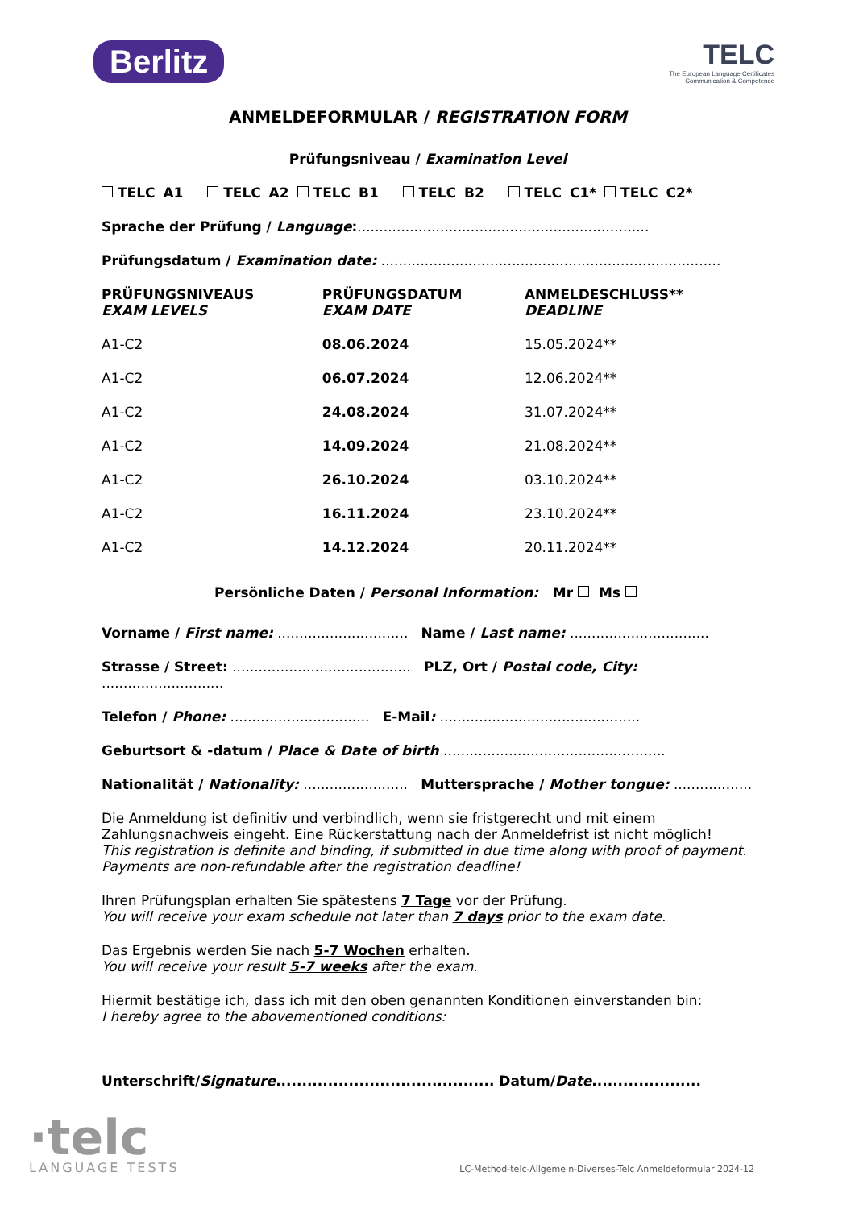Berlitz TELC
The European Language Certificates
Communication & Competence
ANMELDEFORMULAR / REGISTRATION FORM
Prüfungsniveau / Examination Level
TELC A1 TELC A2 TELC B1 TELC B2 TELC C1* TELC C2*
Sprache der Prüfung / Language:...................................................................
Prüfungsdatum / Examination date: ..............................................................................
| PRÜFUNGSNIVEAUS EXAM LEVELS | PRÜFUNGSDATUM EXAM DATE | ANMELDESCHLUSS** DEADLINE |
| --- | --- | --- |
| A1-C2 | 08.06.2024 | 15.05.2024** |
| A1-C2 | 06.07.2024 | 12.06.2024** |
| A1-C2 | 24.08.2024 | 31.07.2024** |
| A1-C2 | 14.09.2024 | 21.08.2024** |
| A1-C2 | 26.10.2024 | 03.10.2024** |
| A1-C2 | 16.11.2024 | 23.10.2024** |
| A1-C2 | 14.12.2024 | 20.11.2024** |
Persönliche Daten / Personal Information: Mr Ms
Vorname / First name: .............................. Name / Last name: ................................
Strasse / Street: ......................................... PLZ, Ort / Postal code, City: ............................
Telefon / Phone: ................................ E-Mail: ..............................................
Geburtsort & -datum / Place & Date of birth ...................................................
Nationalität / Nationality: ........................ Muttersprache / Mother tongue: ..................
Die Anmeldung ist definitiv und verbindlich, wenn sie fristgerecht und mit einem Zahlungsnachweis eingeht. Eine Rückerstattung nach der Anmeldefrist ist nicht möglich!
This registration is definite and binding, if submitted in due time along with proof of payment. Payments are non-refundable after the registration deadline!
Ihren Prüfungsplan erhalten Sie spätestens 7 Tage vor der Prüfung.
You will receive your exam schedule not later than 7 days prior to the exam date.
Das Ergebnis werden Sie nach 5-7 Wochen erhalten.
You will receive your result 5-7 weeks after the exam.
Hiermit bestätige ich, dass ich mit den oben genannten Konditionen einverstanden bin:
I hereby agree to the abovementioned conditions:
Unterschrift/Signature.......................................... Datum/Date.....................
·telc
LANGUAGE TESTS
LC-Method-telc-Allgemein-Diverses-Telc Anmeldeformular 2024-12